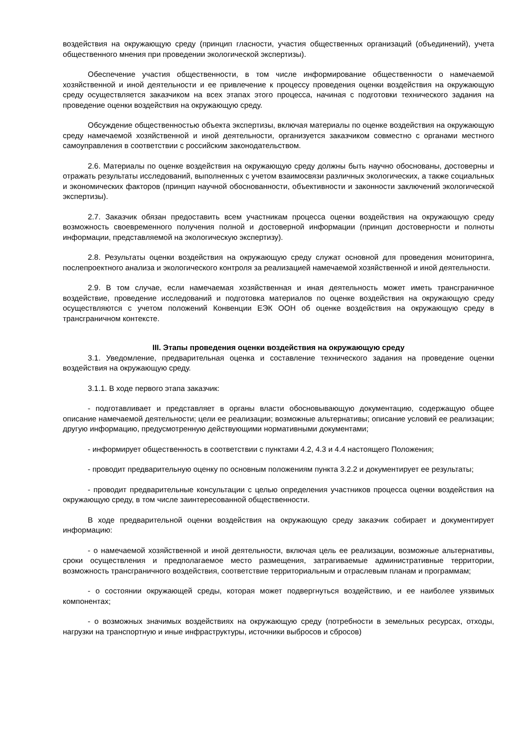воздействия на окружающую среду (принцип гласности, участия общественных организаций (объединений), учета общественного мнения при проведении экологической экспертизы).
Обеспечение участия общественности, в том числе информирование общественности о намечаемой хозяйственной и иной деятельности и ее привлечение к процессу проведения оценки воздействия на окружающую среду осуществляется заказчиком на всех этапах этого процесса, начиная с подготовки технического задания на проведение оценки воздействия на окружающую среду.
Обсуждение общественностью объекта экспертизы, включая материалы по оценке воздействия на окружающую среду намечаемой хозяйственной и иной деятельности, организуется заказчиком совместно с органами местного самоуправления в соответствии с российским законодательством.
2.6. Материалы по оценке воздействия на окружающую среду должны быть научно обоснованы, достоверны и отражать результаты исследований, выполненных с учетом взаимосвязи различных экологических, а также социальных и экономических факторов (принцип научной обоснованности, объективности и законности заключений экологической экспертизы).
2.7. Заказчик обязан предоставить всем участникам процесса оценки воздействия на окружающую среду возможность своевременного получения полной и достоверной информации (принцип достоверности и полноты информации, представляемой на экологическую экспертизу).
2.8. Результаты оценки воздействия на окружающую среду служат основной для проведения мониторинга, послепроектного анализа и экологического контроля за реализацией намечаемой хозяйственной и иной деятельности.
2.9. В том случае, если намечаемая хозяйственная и иная деятельность может иметь трансграничное воздействие, проведение исследований и подготовка материалов по оценке воздействия на окружающую среду осуществляются с учетом положений Конвенции ЕЭК ООН об оценке воздействия на окружающую среду в трансграничном контексте.
III. Этапы проведения оценки воздействия на окружающую среду
3.1. Уведомление, предварительная оценка и составление технического задания на проведение оценки воздействия на окружающую среду.
3.1.1. В ходе первого этапа заказчик:
- подготавливает и представляет в органы власти обосновывающую документацию, содержащую общее описание намечаемой деятельности; цели ее реализации; возможные альтернативы; описание условий ее реализации; другую информацию, предусмотренную действующими нормативными документами;
- информирует общественность в соответствии с пунктами 4.2, 4.3 и 4.4 настоящего Положения;
- проводит предварительную оценку по основным положениям пункта 3.2.2 и документирует ее результаты;
- проводит предварительные консультации с целью определения участников процесса оценки воздействия на окружающую среду, в том числе заинтересованной общественности.
В ходе предварительной оценки воздействия на окружающую среду заказчик собирает и документирует информацию:
- о намечаемой хозяйственной и иной деятельности, включая цель ее реализации, возможные альтернативы, сроки осуществления и предполагаемое место размещения, затрагиваемые административные территории, возможность трансграничного воздействия, соответствие территориальным и отраслевым планам и программам;
- о состоянии окружающей среды, которая может подвергнуться воздействию, и ее наиболее уязвимых компонентах;
- о возможных значимых воздействиях на окружающую среду (потребности в земельных ресурсах, отходы, нагрузки на транспортную и иные инфраструктуры, источники выбросов и сбросов)